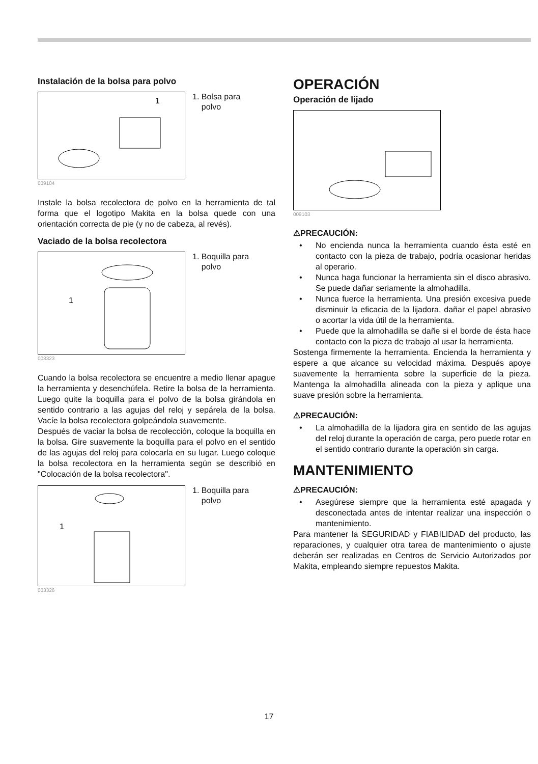Instalación de la bolsa para polvo
1
1. Bolsa para
polvo
009104
Instale la bolsa recolectora de polvo en la herramienta de tal forma que el logotipo Makita en la bolsa quede con una orientación correcta de pie (y no de cabeza, al revés).
Vaciado de la bolsa recolectora
1
1. Boquilla para
polvo
003323
Cuando la bolsa recolectora se encuentre a medio llenar apague la herramienta y desenchúfela. Retire la bolsa de la herramienta. Luego quite la boquilla para el polvo de la bolsa girándola en sentido contrario a las agujas del reloj y sepárela de la bolsa. Vacíe la bolsa recolectora golpeándola suavemente.
Después de vaciar la bolsa de recolección, coloque la boquilla en la bolsa. Gire suavemente la boquilla para el polvo en el sentido de las agujas del reloj para colocarla en su lugar. Luego coloque la bolsa recolectora en la herramienta según se describió en "Colocación de la bolsa recolectora".
1
1. Boquilla para
polvo
003326
OPERACIÓN
Operación de lijado
009103
⚠PRECAUCIÓN:
• No encienda nunca la herramienta cuando ésta esté en contacto con la pieza de trabajo, podría ocasionar heridas al operario.
• Nunca haga funcionar la herramienta sin el disco abrasivo. Se puede dañar seriamente la almohadilla.
• Nunca fuerce la herramienta. Una presión excesiva puede disminuir la eficacia de la lijadora, dañar el papel abrasivo o acortar la vida útil de la herramienta.
• Puede que la almohadilla se dañe si el borde de ésta hace contacto con la pieza de trabajo al usar la herramienta.
Sostenga firmemente la herramienta. Encienda la herramienta y espere a que alcance su velocidad máxima. Después apoye suavemente la herramienta sobre la superficie de la pieza. Mantenga la almohadilla alineada con la pieza y aplique una suave presión sobre la herramienta.
⚠PRECAUCIÓN:
• La almohadilla de la lijadora gira en sentido de las agujas del reloj durante la operación de carga, pero puede rotar en el sentido contrario durante la operación sin carga.
MANTENIMIENTO
⚠PRECAUCIÓN:
• Asegúrese siempre que la herramienta esté apagada y desconectada antes de intentar realizar una inspección o mantenimiento.
Para mantener la SEGURIDAD y FIABILIDAD del producto, las reparaciones, y cualquier otra tarea de mantenimiento o ajuste deberán ser realizadas en Centros de Servicio Autorizados por Makita, empleando siempre repuestos Makita.
17